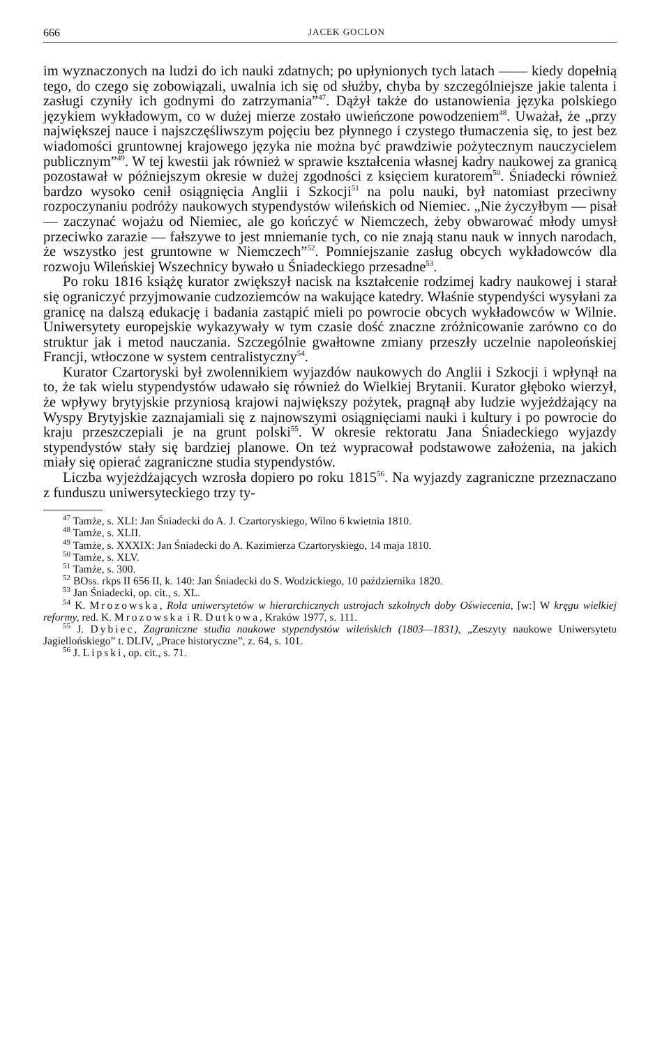666 JACEK GOCLON
im wyznaczonych na ludzi do ich nauki zdatnych; po upłynionych tych latach —— kiedy dopełnią tego, do czego się zobowiązali, uwalnia ich się od służby, chyba by szczególniejsze jakie talenta i zasługi czyniły ich godnymi do zatrzymania”<sup>47</sup>. Dążył także do ustanowienia języka polskiego językiem wykładowym, co w dużej mierze zostało uwieńczone powodzeniem<sup>48</sup>. Uważał, że „przy największej nauce i najszczęśliwszym pojęciu bez płynnego i czystego tłumaczenia się, to jest bez wiadomości gruntownej krajowego języka nie można być prawdziwie pożytecznym nauczycielem publicznym”<sup>49</sup>. W tej kwestii jak również w sprawie kształcenia własnej kadry naukowej za granicą pozostawał w późniejszym okresie w dużej zgodności z księciem kuratorem<sup>50</sup>. Śniadecki również bardzo wysoko cenił osiągnięcia Anglii i Szkocji<sup>51</sup> na polu nauki, był natomiast przeciwny rozpoczynaniu podróży naukowych stypendystów wileńskich od Niemiec. „Nie życzyłbym — pisał — zaczynać wojażu od Niemiec, ale go kończyć w Niemczech, żeby obwarować młody umysł przeciwko zarazie — fałszywe to jest mniemanie tych, co nie znają stanu nauk w innych narodach, że wszystko jest gruntowne w Niemczech”<sup>52</sup>. Pomniejszanie zasług obcych wykładowców dla rozwoju Wileńskiej Wszechnicy bywało u Śniadeckiego przesadne<sup>53</sup>.
Po roku 1816 książę kurator zwiększył nacisk na kształcenie rodzimej kadry naukowej i starał się ograniczyć przyjmowanie cudzoziemców na wakujące katedry. Właśnie stypendyści wysyłani za granicę na dalszą edukację i badania zastąpić mieli po powrocie obcych wykładowców w Wilnie. Uniwersytety europejskie wykazywały w tym czasie dość znaczne zróżnicowanie zarówno co do struktur jak i metod nauczania. Szczególnie gwałtowne zmiany przeszły uczelnie napoleońskiej Francji, wtłoczone w system centralistyczny<sup>54</sup>.
Kurator Czartoryski był zwolennikiem wyjazdów naukowych do Anglii i Szkocji i wpłynął na to, że tak wielu stypendystów udawało się również do Wielkiej Brytanii. Kurator głęboko wierzył, że wpływy brytyjskie przyniosą krajowi największy pożytek, pragnął aby ludzie wyjeżdżający na Wyspy Brytyjskie zaznajamiali się z najnowszymi osiągnięciami nauki i kultury i po powrocie do kraju przeszczepiali je na grunt polski<sup>55</sup>. W okresie rektoratu Jana Śniadeckiego wyjazdy stypendystów stały się bardziej planowe. On też wypracował podstawowe założenia, na jakich miały się opierać zagraniczne studia stypendystów.
Liczba wyjeżdżających wzrosła dopiero po roku 1815<sup>56</sup>. Na wyjazdy zagraniczne przeznaczano z funduszu uniwersyteckiego trzy ty-
<sup>47</sup> Tamże, s. XLI: Jan Śniadecki do A. J. Czartoryskiego, Wilno 6 kwietnia 1810.
<sup>48</sup> Tamże, s. XLII.
<sup>49</sup> Tamże, s. XXXIX: Jan Śniadecki do A. Kazimierza Czartoryskiego, 14 maja 1810.
<sup>50</sup> Tamże, s. XLV.
<sup>51</sup> Tamże, s. 300.
<sup>52</sup> BOss. rkps II 656 II, k. 140: Jan Śniadecki do S. Wodzickiego, 10 października 1820.
<sup>53</sup> Jan Śniadecki, op. cit., s. XL.
<sup>54</sup> K. Mrozowska, Rola uniwersytetów w hierarchicznych ustrojach szkolnych doby Oświecenia, [w:] W kręgu wielkiej reformy, red. K. Mrozowska i R. Dutkowa, Kraków 1977, s. 111.
<sup>55</sup> J. Dybiec, Zagraniczne studia naukowe stypendystów wileńskich (1803—1831), „Zeszyty naukowe Uniwersytetu Jagiellońskiego” t. DLIV, „Prace historyczne”, z. 64, s. 101.
<sup>56</sup> J. Lipski, op. cit., s. 71.